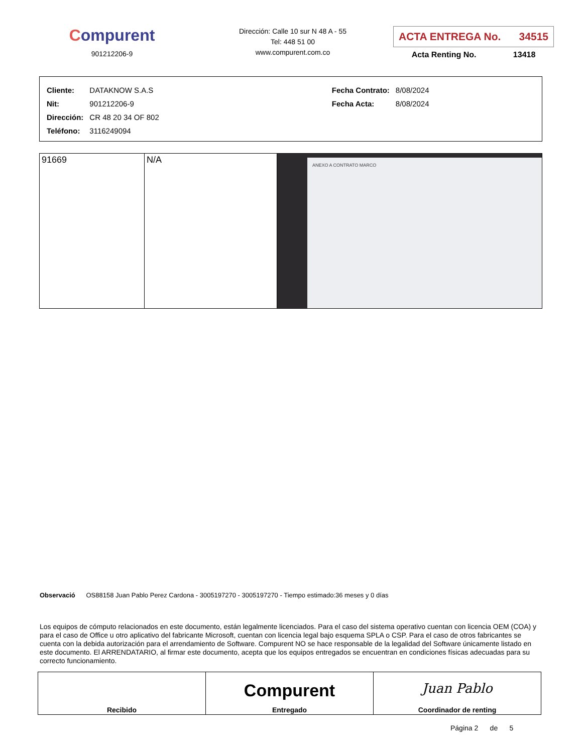Compurent
901212206-9
Dirección: Calle 10 sur N 48 A - 55
Tel: 448 51 00
www.compurent.com.co
ACTA ENTREGA No. 34515
Acta Renting No. 13418
| Cliente: | DATAKNOW S.A.S |
| Nit: | 901212206-9 |
| Dirección: | CR 48 20 34 OF 802 |
| Teléfono: | 3116249094 |
| Fecha Contrato: | 8/08/2024 |
| Fecha Acta: | 8/08/2024 |
| 91669 | N/A | ANEXO A CONTRATO MARCO |
Observació OS88158 Juan Pablo Perez Cardona - 3005197270 - 3005197270 - Tiempo estimado:36 meses y 0 días
Los equipos de cómputo relacionados en este documento, están legalmente licenciados. Para el caso del sistema operativo cuentan con licencia OEM (COA) y para el caso de Office u otro aplicativo del fabricante Microsoft, cuentan con licencia legal bajo esquema SPLA o CSP. Para el caso de otros fabricantes se cuenta con la debida autorización para el arrendamiento de Software. Compurent NO se hace responsable de la legalidad del Software únicamente listado en este documento. El ARRENDATARIO, al firmar este documento, acepta que los equipos entregados se encuentran en condiciones físicas adecuadas para su correcto funcionamiento.
| Recibido | Compurent Entregado | Juan Pablo Coordinador de renting |
Página 2 de 5